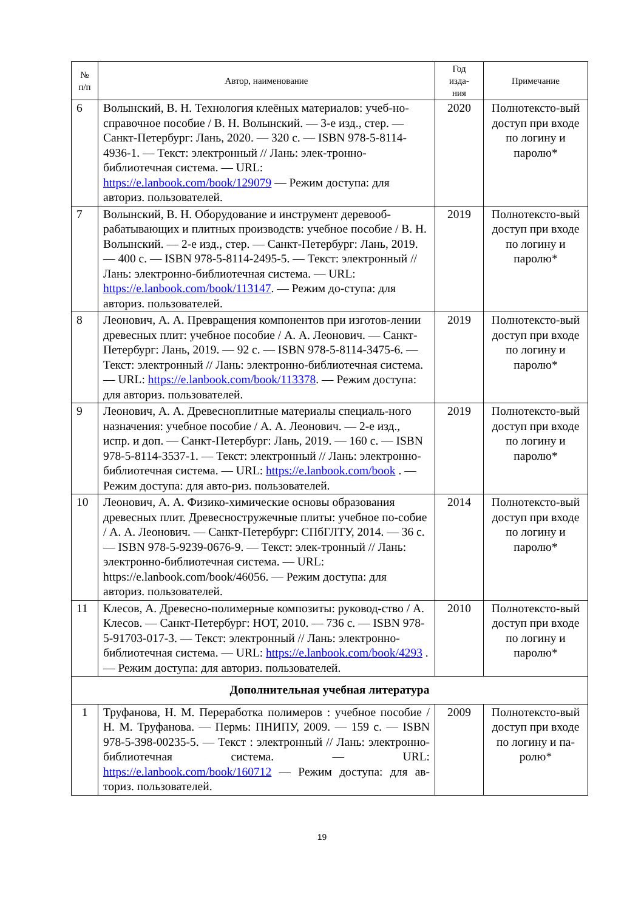| № п/п | Автор, наименование | Год изда- ния | Примечание |
| --- | --- | --- | --- |
| 6 | Волынский, В. Н. Технология клеёных материалов: учеб-но-справочное пособие / В. Н. Волынский. — 3-е изд., стер. — Санкт-Петербург: Лань, 2020. — 320 с. — ISBN 978-5-8114-4936-1. — Текст: электронный // Лань: элек-тронно-библиотечная система. — URL: https://e.lanbook.com/book/129079 — Режим доступа: для авториз. пользователей. | 2020 | Полнотексто-вый доступ при входе по логину и паролю* |
| 7 | Волынский, В. Н. Оборудование и инструмент деревооб-рабатывающих и плитных производств: учебное пособие / В. Н. Волынский. — 2-е изд., стер. — Санкт-Петербург: Лань, 2019. — 400 с. — ISBN 978-5-8114-2495-5. — Текст: электронный // Лань: электронно-библиотечная система. — URL: https://e.lanbook.com/book/113147 . — Режим до-ступа: для авториз. пользователей. | 2019 | Полнотексто-вый доступ при входе по логину и паролю* |
| 8 | Леонович, А. А. Превращения компонентов при изготов-лении древесных плит: учебное пособие / А. А. Леонович. — Санкт-Петербург: Лань, 2019. — 92 с. — ISBN 978-5-8114-3475-6. — Текст: электронный // Лань: электронно-библиотечная система. — URL: https://e.lanbook.com/book/113378 . — Режим доступа: для авториз. пользователей. | 2019 | Полнотексто-вый доступ при входе по логину и паролю* |
| 9 | Леонович, А. А. Древесноплитные материалы специаль-ного назначения: учебное пособие / А. А. Леонович. — 2-е изд., испр. и доп. — Санкт-Петербург: Лань, 2019. — 160 с. — ISBN 978-5-8114-3537-1. — Текст: электронный // Лань: электронно-библиотечная система. — URL: https://e.lanbook.com/book . — Режим доступа: для авто-риз. пользователей. | 2019 | Полнотексто-вый доступ при входе по логину и паролю* |
| 10 | Леонович, А. А. Физико-химические основы образования древесных плит. Древесностружечные плиты: учебное по-собие / А. А. Леонович. — Санкт-Петербург: СПбГЛТУ, 2014. — 36 с. — ISBN 978-5-9239-0676-9. — Текст: элек-тронный // Лань: электронно-библиотечная система. — URL: https://e.lanbook.com/book/46056. — Режим доступа: для авториз. пользователей. | 2014 | Полнотексто-вый доступ при входе по логину и паролю* |
| 11 | Клесов, А. Древесно-полимерные композиты: руковод-ство / А. Клесов. — Санкт-Петербург: НОТ, 2010. — 736 с. — ISBN 978-5-91703-017-3. — Текст: электронный // Лань: электронно-библиотечная система. — URL: https://e.lanbook.com/book/4293 . — Режим доступа: для авториз. пользователей. | 2010 | Полнотексто-вый доступ при входе по логину и паролю* |
| Дополнительная учебная литература | | | |
| 1 | Труфанова, Н. М. Переработка полимеров : учебное пособие / Н. М. Труфанова. — Пермь: ПНИПУ, 2009. — 159 с. — ISBN 978-5-398-00235-5. — Текст : электронный // Лань: электронно-библиотечная система. — URL: https://e.lanbook.com/book/160712 — Режим доступа: для ав-ториз. пользователей. | 2009 | Полнотексто-вый доступ при входе по логину и па-ролю* |
19